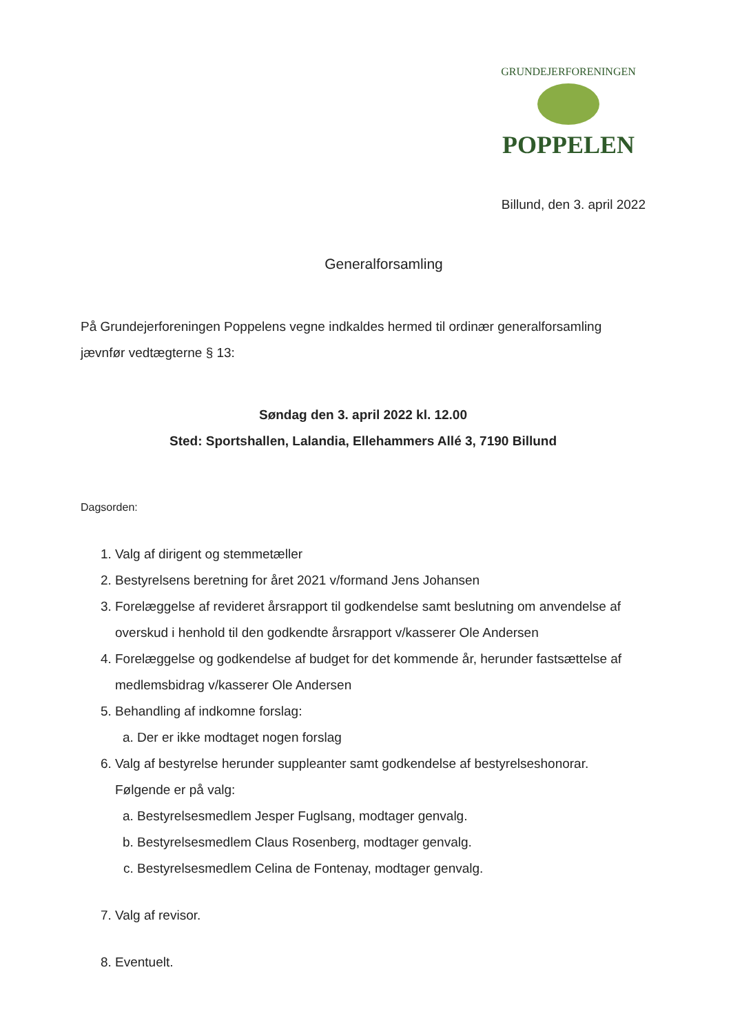GRUNDEJERFORENINGEN
POPPELEN
Billund, den 3. april 2022
Generalforsamling
På Grundejerforeningen Poppelens vegne indkaldes hermed til ordinær generalforsamling jævnfør vedtægterne § 13:
Søndag den 3. april 2022 kl. 12.00
Sted: Sportshallen, Lalandia, Ellehammers Allé 3, 7190 Billund
Dagsorden:
1. Valg af dirigent og stemmetæller
2. Bestyrelsens beretning for året 2021 v/formand Jens Johansen
3. Forelæggelse af revideret årsrapport til godkendelse samt beslutning om anvendelse af overskud i henhold til den godkendte årsrapport v/kasserer Ole Andersen
4. Forelæggelse og godkendelse af budget for det kommende år, herunder fastsættelse af medlemsbidrag v/kasserer Ole Andersen
5. Behandling af indkomne forslag:
a. Der er ikke modtaget nogen forslag
6. Valg af bestyrelse herunder suppleanter samt godkendelse af bestyrelseshonorar. Følgende er på valg:
a. Bestyrelsesmedlem Jesper Fuglsang, modtager genvalg.
b. Bestyrelsesmedlem Claus Rosenberg, modtager genvalg.
c. Bestyrelsesmedlem Celina de Fontenay, modtager genvalg.
7. Valg af revisor.
8. Eventuelt.